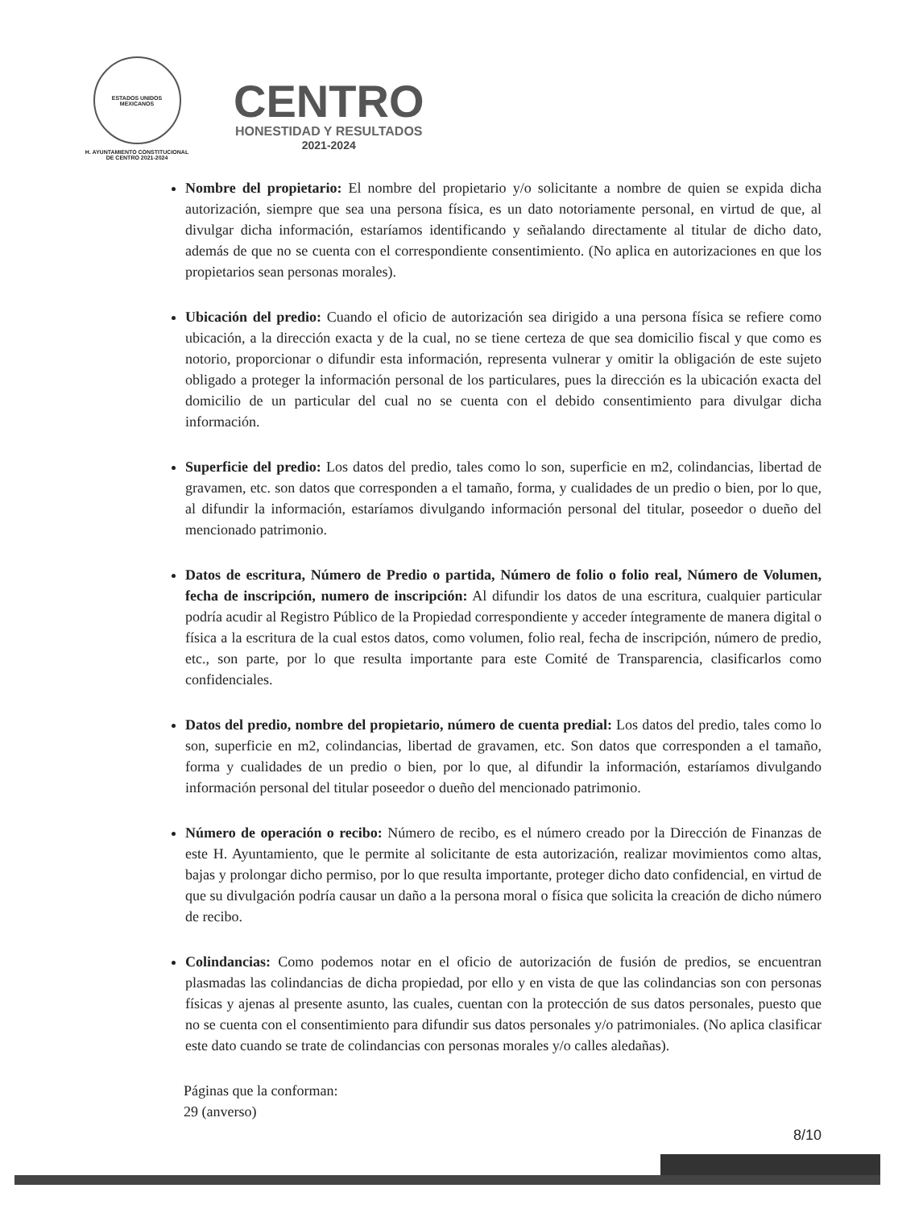ESTADOS UNIDOS MEXICANOS
H. AYUNTAMIENTO CONSTITUCIONAL
DE CENTRO 2021-2024
CENTRO
HONESTIDAD Y RESULTADOS
2021-2024
Nombre del propietario: El nombre del propietario y/o solicitante a nombre de quien se expida dicha autorización, siempre que sea una persona física, es un dato notoriamente personal, en virtud de que, al divulgar dicha información, estaríamos identificando y señalando directamente al titular de dicho dato, además de que no se cuenta con el correspondiente consentimiento. (No aplica en autorizaciones en que los propietarios sean personas morales).
Ubicación del predio: Cuando el oficio de autorización sea dirigido a una persona física se refiere como ubicación, a la dirección exacta y de la cual, no se tiene certeza de que sea domicilio fiscal y que como es notorio, proporcionar o difundir esta información, representa vulnerar y omitir la obligación de este sujeto obligado a proteger la información personal de los particulares, pues la dirección es la ubicación exacta del domicilio de un particular del cual no se cuenta con el debido consentimiento para divulgar dicha información.
Superficie del predio: Los datos del predio, tales como lo son, superficie en m2, colindancias, libertad de gravamen, etc. son datos que corresponden a el tamaño, forma, y cualidades de un predio o bien, por lo que, al difundir la información, estaríamos divulgando información personal del titular, poseedor o dueño del mencionado patrimonio.
Datos de escritura, Número de Predio o partida, Número de folio o folio real, Número de Volumen, fecha de inscripción, numero de inscripción: Al difundir los datos de una escritura, cualquier particular podría acudir al Registro Público de la Propiedad correspondiente y acceder íntegramente de manera digital o física a la escritura de la cual estos datos, como volumen, folio real, fecha de inscripción, número de predio, etc., son parte, por lo que resulta importante para este Comité de Transparencia, clasificarlos como confidenciales.
Datos del predio, nombre del propietario, número de cuenta predial: Los datos del predio, tales como lo son, superficie en m2, colindancias, libertad de gravamen, etc. Son datos que corresponden a el tamaño, forma y cualidades de un predio o bien, por lo que, al difundir la información, estaríamos divulgando información personal del titular poseedor o dueño del mencionado patrimonio.
Número de operación o recibo: Número de recibo, es el número creado por la Dirección de Finanzas de este H. Ayuntamiento, que le permite al solicitante de esta autorización, realizar movimientos como altas, bajas y prolongar dicho permiso, por lo que resulta importante, proteger dicho dato confidencial, en virtud de que su divulgación podría causar un daño a la persona moral o física que solicita la creación de dicho número de recibo.
Colindancias: Como podemos notar en el oficio de autorización de fusión de predios, se encuentran plasmadas las colindancias de dicha propiedad, por ello y en vista de que las colindancias son con personas físicas y ajenas al presente asunto, las cuales, cuentan con la protección de sus datos personales, puesto que no se cuenta con el consentimiento para difundir sus datos personales y/o patrimoniales. (No aplica clasificar este dato cuando se trate de colindancias con personas morales y/o calles aledañas).
Páginas que la conforman:
29 (anverso)
8/10